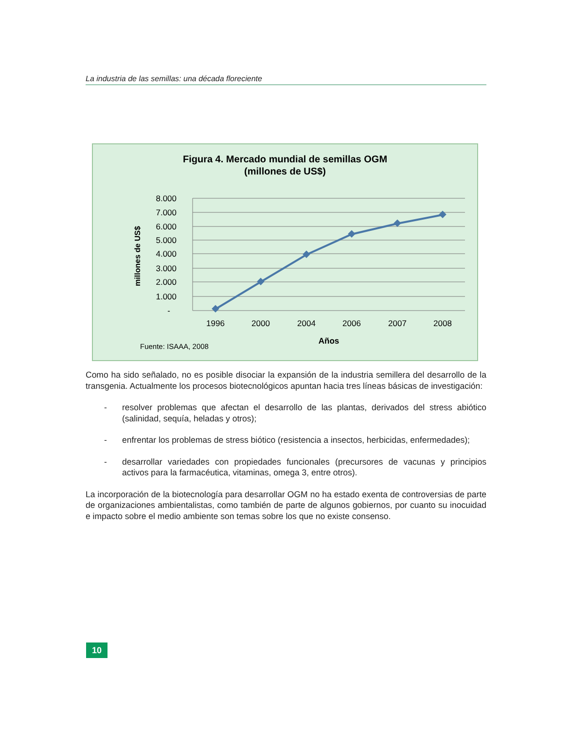La industria de las semillas: una década floreciente
Figura 4. Mercado mundial de semillas OGM
(millones de US$)
8.000
7.000
6.000
5.000
4.000
3.000
2.000
1.000
-
millones de US$
1996
2000
2004
2006
2007
2008
Años
Fuente: ISAAA, 2008
Como ha sido señalado, no es posible disociar la expansión de la industria semillera del desarrollo de la transgenia. Actualmente los procesos biotecnológicos apuntan hacia tres líneas básicas de investigación:
- resolver problemas que afectan el desarrollo de las plantas, derivados del stress abiótico (salinidad, sequía, heladas y otros);
- enfrentar los problemas de stress biótico (resistencia a insectos, herbicidas, enfermedades);
- desarrollar variedades con propiedades funcionales (precursores de vacunas y principios activos para la farmacéutica, vitaminas, omega 3, entre otros).
La incorporación de la biotecnología para desarrollar OGM no ha estado exenta de controversias de parte de organizaciones ambientalistas, como también de parte de algunos gobiernos, por cuanto su inocuidad e impacto sobre el medio ambiente son temas sobre los que no existe consenso.
10